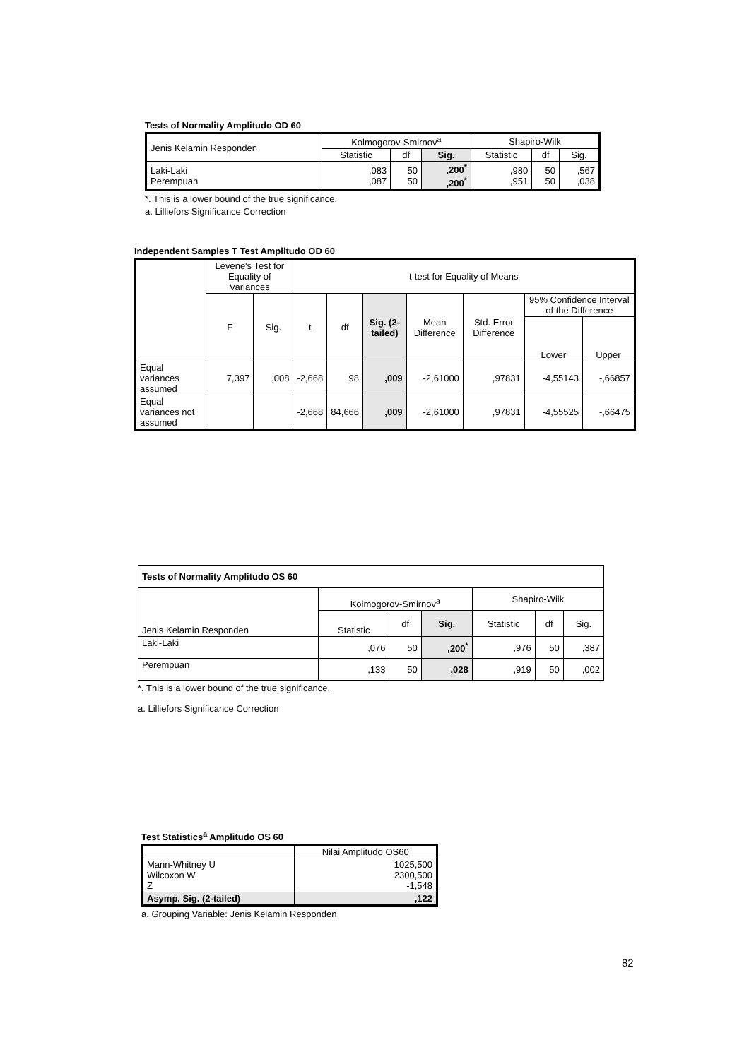Tests of Normality Amplitudo OD 60
| Jenis Kelamin Responden | Kolmogorov-Smirnov<sup>a</sup> | | | Shapiro-Wilk | | |
| | Statistic | df | Sig. | Statistic | df | Sig. |
| Laki-Laki Perempuan | ,083 ,087 | 50 50 | ,200<sup>*</sup> ,200<sup>*</sup> | ,980 ,951 | 50 50 | ,567 ,038 |
*. This is a lower bound of the true significance.
a. Lilliefors Significance Correction
Independent Samples T Test Amplitudo OD 60
| | Levene's Test for Equality of Variances | | t-test for Equality of Means | | | | | | |
| | F | Sig. | t | df | Sig. (2-tailed) | Mean Difference | Std. Error Difference | 95% Confidence Interval of the Difference | |
| | | | | | | | | Lower | Upper |
| Equal variances assumed | 7,397 | ,008 | -2,668 | 98 | ,009 | -2,61000 | ,97831 | -4,55143 | -,66857 |
| Equal variances not assumed | | | -2,668 | 84,666 | ,009 | -2,61000 | ,97831 | -4,55525 | -,66475 |
| Tests of Normality Amplitudo OS 60 | | | | | | |
| Jenis Kelamin Responden | Kolmogorov-Smirnov<sup>a</sup> | | | Shapiro-Wilk | | |
| | Statistic | df | Sig. | Statistic | df | Sig. |
| Laki-Laki | ,076 | 50 | ,200<sup>*</sup> | ,976 | 50 | ,387 |
| Perempuan | ,133 | 50 | ,028 | ,919 | 50 | ,002 |
*. This is a lower bound of the true significance.
a. Lilliefors Significance Correction
Test Statistics<sup>a</sup> Amplitudo OS 60
| | Nilai Amplitudo OS60 |
| Mann-Whitney U Wilcoxon W Z | 1025,500 2300,500 -1,548 |
| Asymp. Sig. (2-tailed) | ,122 |
a. Grouping Variable: Jenis Kelamin Responden
82